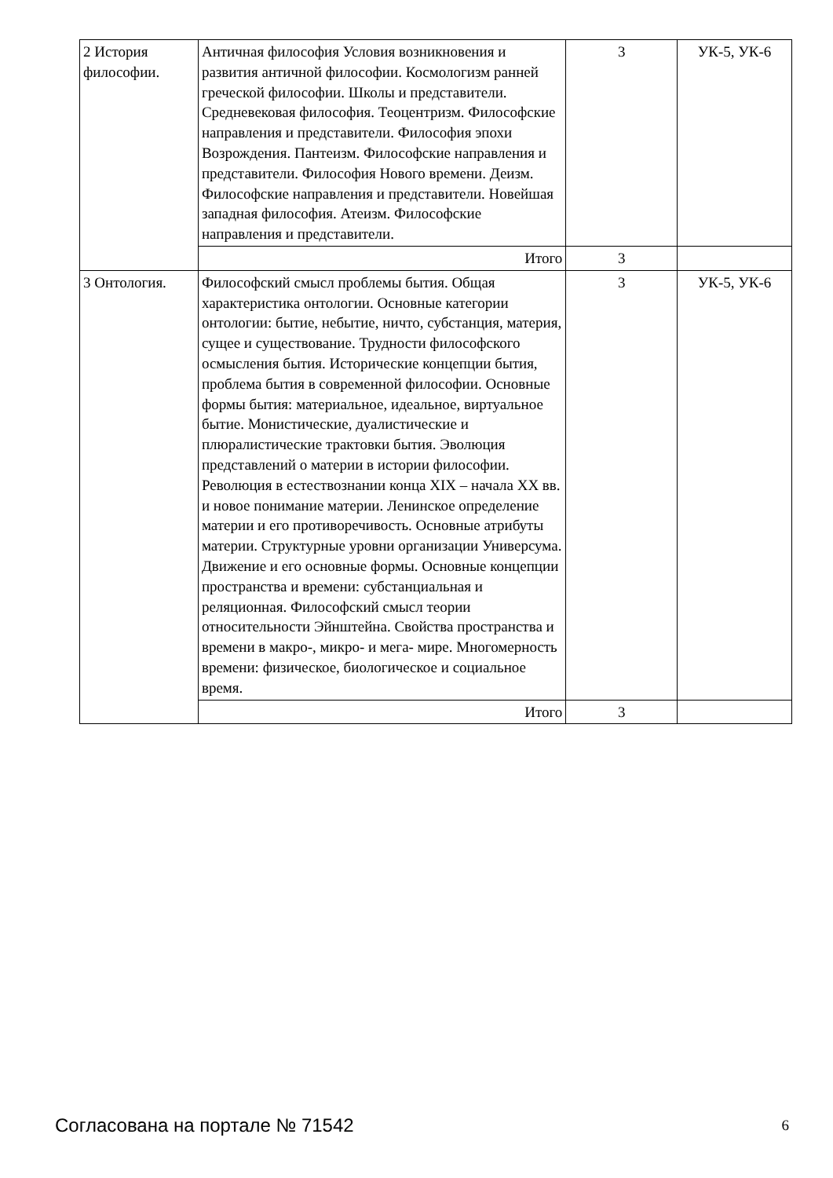| 2 История философии. | Античная философия Условия возникновения и развития античной философии. Космологизм ранней греческой философии. Школы и представители. Средневековая философия. Теоцентризм. Философские направления и представители. Философия эпохи Возрождения. Пантеизм. Философские направления и представители. Философия Нового времени. Деизм. Философские направления и представители. Новейшая западная философия. Атеизм. Философские направления и представители. | 3 | УК-5, УК-6 |
| | Итого | 3 | |
| 3 Онтология. | Философский смысл проблемы бытия. Общая характеристика онтологии. Основные категории онтологии: бытие, небытие, ничто, субстанция, материя, сущее и существование. Трудности философского осмысления бытия. Исторические концепции бытия, проблема бытия в современной философии. Основные формы бытия: материальное, идеальное, виртуальное бытие. Монистические, дуалистические и плюралистические трактовки бытия. Эволюция представлений о материи в истории философии. Революция в естествознании конца XIX – начала XX вв. и новое понимание материи. Ленинское определение материи и его противоречивость. Основные атрибуты материи. Структурные уровни организации Универсума. Движение и его основные формы. Основные концепции пространства и времени: субстанциальная и реляционная. Философский смысл теории относительности Эйнштейна. Свойства пространства и времени в макро-, микро- и мега- мире. Многомерность времени: физическое, биологическое и социальное время. | 3 | УК-5, УК-6 |
| | Итого | 3 | |
Согласована на портале № 71542 6